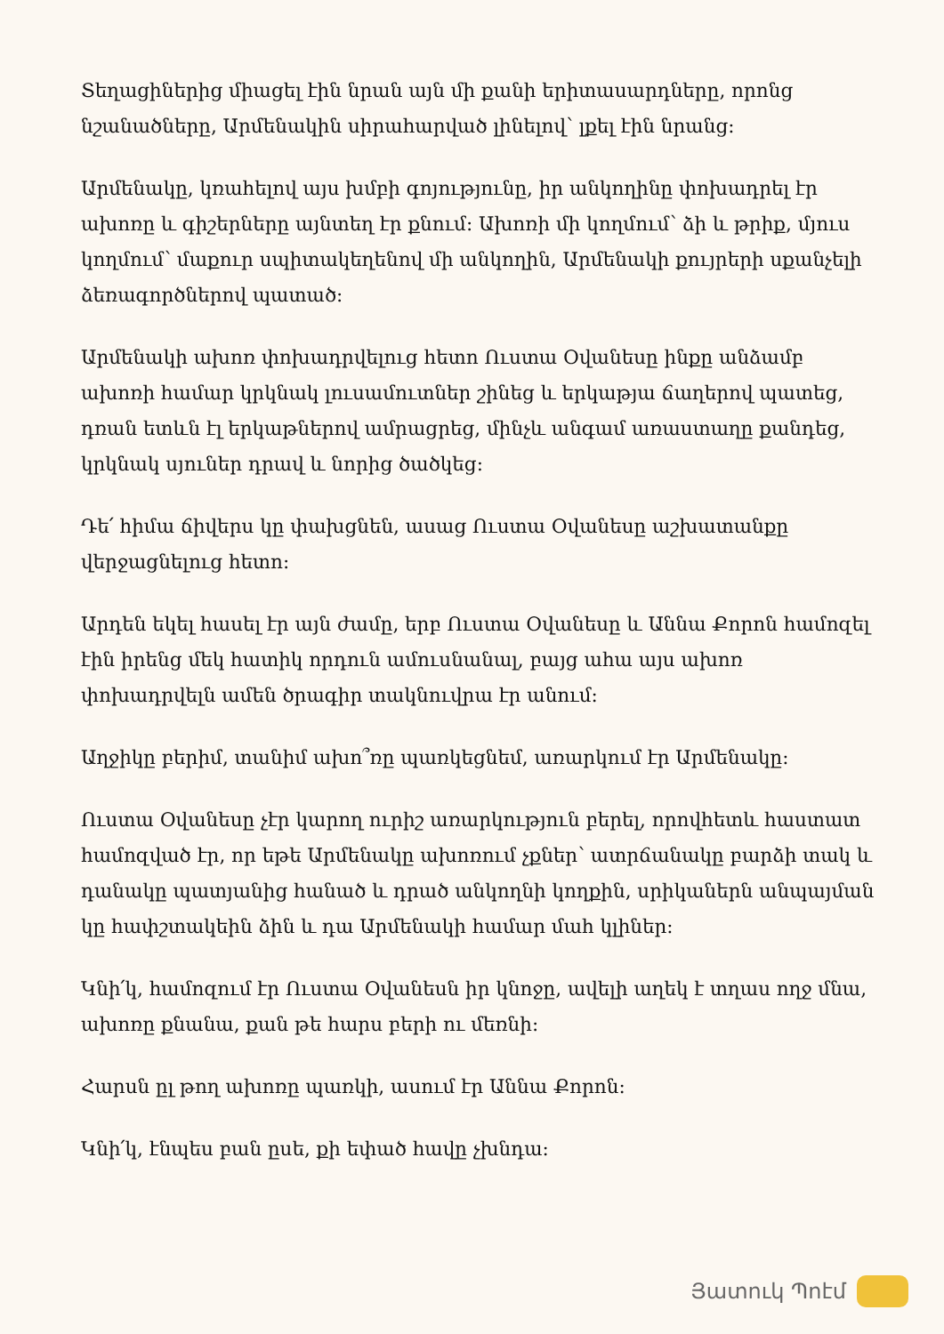Տեղացիներից միացել էին նրան այն մի քանի երիտասարդները, որոնց նշանածները, Արմենակին սիրահարված լինելով՝ լքել էին նրանց:
Արմենակը, կռահելով այս խմբի գոյությունը, իր անկողինը փոխադրել էր ախոռը և գիշերները այնտեղ էր քնում: Ախոռի մի կողմում՝ ձի և թրիք, մյուս կողմում՝ մաքուր սպիտակեղենով մի անկողին, Արմենակի քույրերի սքանչելի ձեռագործներով պատած:
Արմենակի ախոռ փոխադրվելուց հետո Ուստա Օվանեսը ինքը անձամբ ախոռի համար կրկնակ լուսամուտներ շինեց և երկաթյա ճաղերով պատեց, դռան ետևն էլ երկաթներով ամրացրեց, մինչև անգամ առաստաղը քանդեց, կրկնակ սյուներ դրավ և նորից ծածկեց:
Դե՛ հիմա ճիվերս կը փախցնեն, ասաց Ուստա Օվանեսը աշխատանքը վերջացնելուց հետո:
Արդեն եկել հասել էր այն ժամը, երբ Ուստա Օվանեսը և Աննա Քորոն համոզել էին իրենց մեկ հատիկ որդուն ամուսնանալ, բայց ահա այս ախոռ փոխադրվելն ամեն ծրագիր տակնուվրա էր անում:
Աղջիկը բերիմ, տանիմ ախո՞ռը պառկեցնեմ, առարկում էր Արմենակը:
Ուստա Օվանեսը չէր կարող ուրիշ առարկություն բերել, որովհետև հաստատ համոզված էր, որ եթե Արմենակը ախոռում չքներ՝ ատրճանակը բարձի տակ և դանակը պատյանից հանած և դրած անկողնի կողքին, սրիկաներն անպայման կը հափշտակեին ձին և դա Արմենակի համար մահ կլիներ:
Կնի՛կ, համոզում էր Ուստա Օվանեսն իր կնոջը, ավելի աղեկ է տղաս ողջ մնա, ախոռը քնանա, քան թե հարս բերի ու մեռնի:
Հարսն ըլ թող ախոռը պառկի, ասում էր Աննա Քորոն:
Կնի՛կ, էնպես բան ըսե, քի եփած հավը չխնդա:
Յատուկ Պոէմ